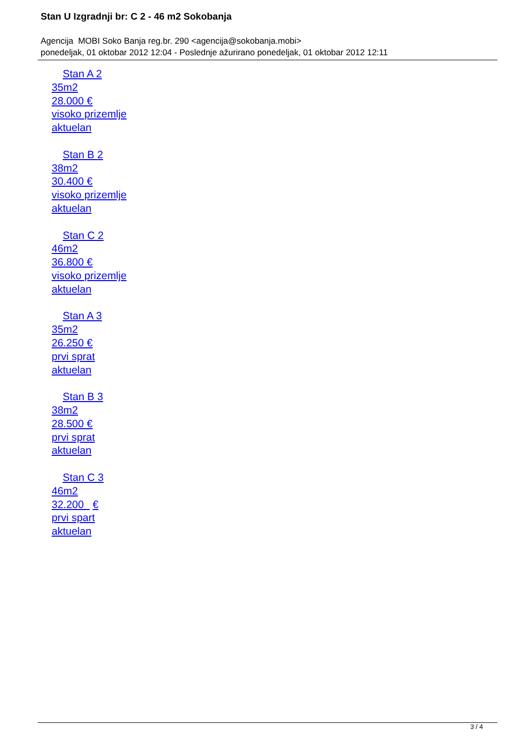Stan U Izgradnji br: C 2 - 46 m2 Sokobanja
Agencija MOBI Soko Banja reg.br. 290 <agencija@sokobanja.mobi>
ponedeljak, 01 oktobar 2012 12:04 - Poslednje ažurirano ponedeljak, 01 oktobar 2012 12:11
Stan A 2
35m2
28.000 €
visoko prizemlje
aktuelan
Stan B 2
38m2
30.400 €
visoko prizemlje
aktuelan
Stan C 2
46m2
36.800 €
visoko prizemlje
aktuelan
Stan A 3
35m2
26.250 €
prvi sprat
aktuelan
Stan B 3
38m2
28.500 €
prvi sprat
aktuelan
Stan C 3
46m2
32.200 €
prvi spart
aktuelan
3 / 4